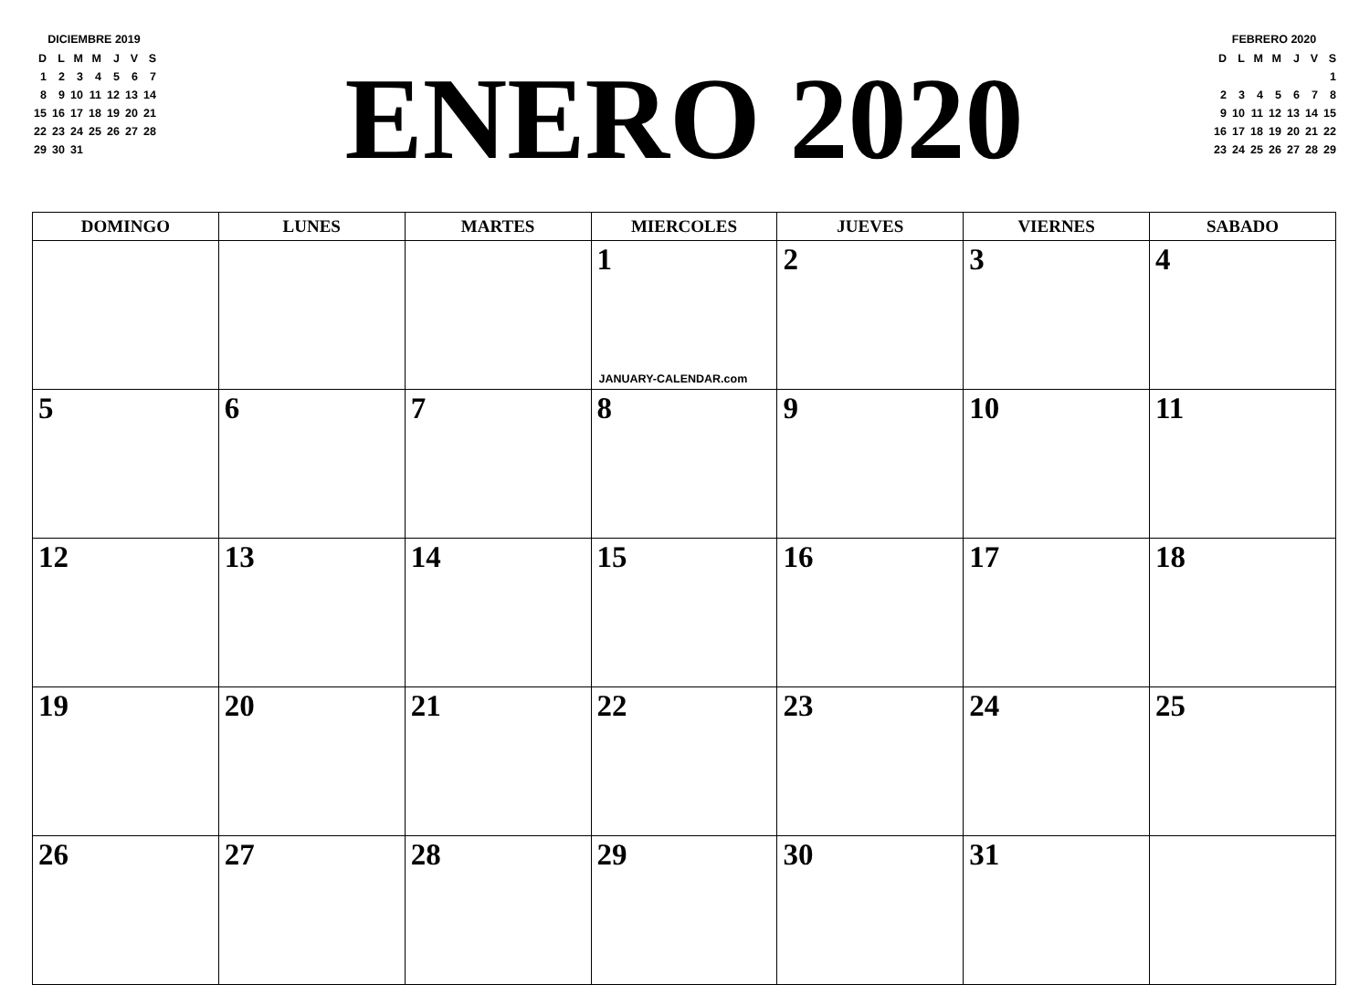DICIEMBRE 2019
| D | L | M | M | J | V | S |
| 1 | 2 | 3 | 4 | 5 | 6 | 7 |
| 8 | 9 | 10 | 11 | 12 | 13 | 14 |
| 15 | 16 | 17 | 18 | 19 | 20 | 21 |
| 22 | 23 | 24 | 25 | 26 | 27 | 28 |
| 29 | 30 | 31 | | | | |
ENERO 2020
FEBRERO 2020
| D | L | M | M | J | V | S |
| | | | | | | 1 |
| 2 | 3 | 4 | 5 | 6 | 7 | 8 |
| 9 | 10 | 11 | 12 | 13 | 14 | 15 |
| 16 | 17 | 18 | 19 | 20 | 21 | 22 |
| 23 | 24 | 25 | 26 | 27 | 28 | 29 |
| DOMINGO | LUNES | MARTES | MIERCOLES | JUEVES | VIERNES | SABADO |
| --- | --- | --- | --- | --- | --- | --- |
| | | | 1 JANUARY-CALENDAR.com | 2 | 3 | 4 |
| 5 | 6 | 7 | 8 | 9 | 10 | 11 |
| 12 | 13 | 14 | 15 | 16 | 17 | 18 |
| 19 | 20 | 21 | 22 | 23 | 24 | 25 |
| 26 | 27 | 28 | 29 | 30 | 31 | |